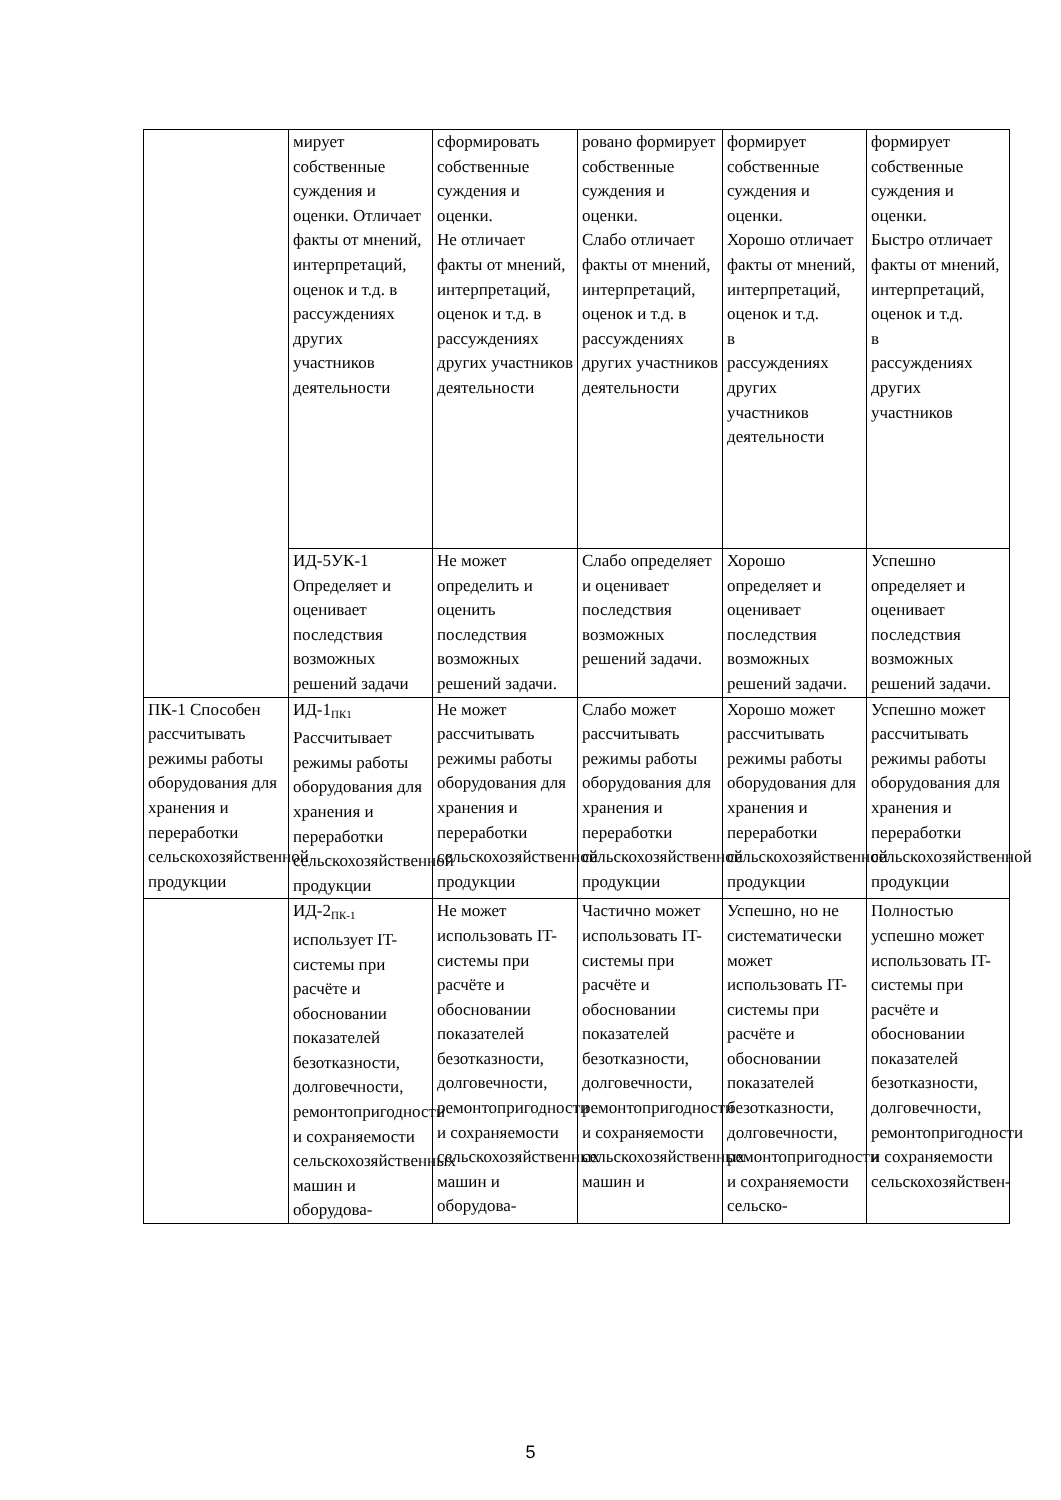| | мирует собственные суждения и оценки. Отличает факты от мнений, интерпретаций, оценок и т.д. в рассуждениях других участников деятельности | сформировать собственные суждения и оценки. Не отличает факты от мнений, интерпретаций, оценок и т.д. в рассуждениях других участников деятельности | ровано формирует собственные суждения и оценки. Слабо отличает факты от мнений, интерпретаций, оценок и т.д. в рассуждениях других участников деятельности | формирует собственные суждения и оценки. Хорошо отличает факты от мнений, интерпретаций, оценок и т.д. в рассуждениях других участников деятельности | формирует собственные суждения и оценки. Быстро отличает факты от мнений, интерпретаций, оценок и т.д. в рассуждениях других участников |
| | ИД-5УК-1 Определяет и оценивает последствия возможных решений задачи | Не может определить и оценить последствия возможных решений задачи. | Слабо определяет и оценивает последствия возможных решений задачи. | Хорошо определяет и оценивает последствия возможных решений задачи. | Успешно определяет и оценивает последствия возможных решений задачи. |
| ПК-1 Способен рассчитывать режимы работы оборудования для хранения и переработки сельскохозяйственной продукции | ИД-1<sub>ПК1</sub> Рассчитывает режимы работы оборудования для хранения и переработки сельскохозяйственной продукции | Не может рассчитывать режимы работы оборудования для хранения и переработки сельскохозяйственной продукции | Слабо может рассчитывать режимы работы оборудования для хранения и переработки сельскохозяйственной продукции | Хорошо может рассчитывать режимы работы оборудования для хранения и переработки сельскохозяйственной продукции | Успешно может рассчитывать режимы работы оборудования для хранения и переработки сельскохозяйственной продукции |
| | ИД-2<sub>ПК-1</sub> использует IT-системы при расчёте и обосновании показателей безотказности, долговечности, ремонтопригодности и сохраняемости сельскохозяйственных машин и оборудова- | Не может использовать IT-системы при расчёте и обосновании показателей безотказности, долговечности, ремонтопригодности и сохраняемости сельскохозяйственных машин и оборудова- | Частично может использовать IT-системы при расчёте и обосновании показателей безотказности, долговечности, ремонтопригодности и сохраняемости сельскохозяйственных машин и | Успешно, но не систематически может использовать IT-системы при расчёте и обосновании показателей безотказности, долговечности, ремонтопригодности и сохраняемости сельско- | Полностью успешно может использовать IT-системы при расчёте и обосновании показателей безотказности, долговечности, ремонтопригодности и сохраняемости сельскохозяйствен- |
5